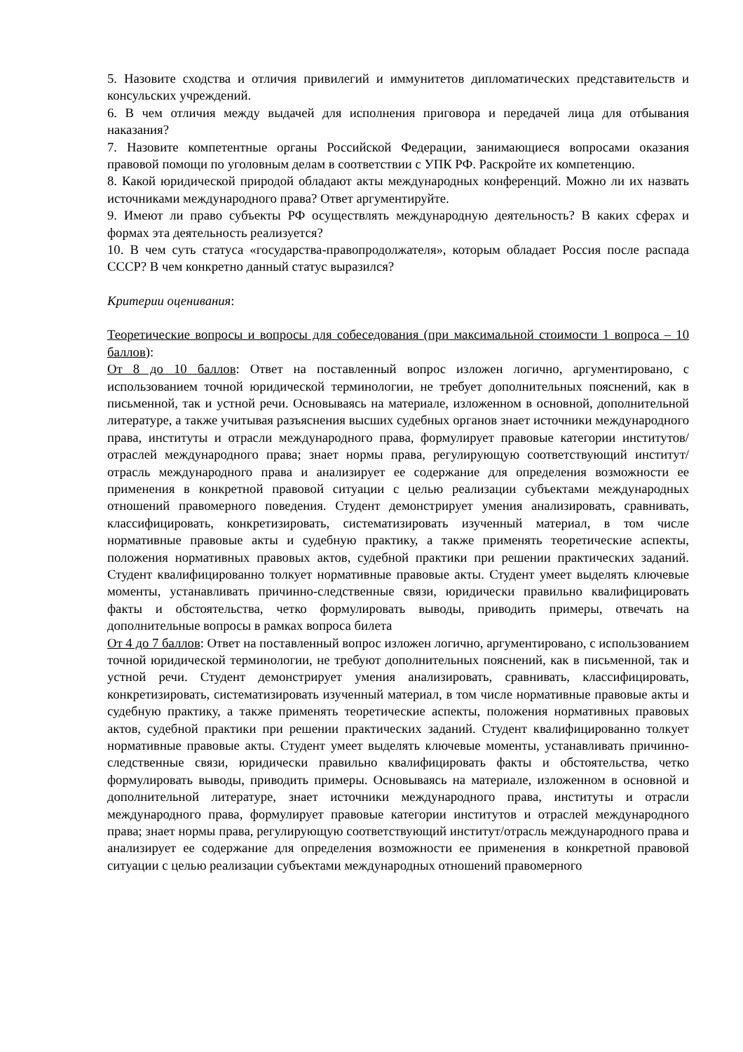5. Назовите сходства и отличия привилегий и иммунитетов дипломатических представительств и консульских учреждений.
6. В чем отличия между выдачей для исполнения приговора и передачей лица для отбывания наказания?
7. Назовите компетентные органы Российской Федерации, занимающиеся вопросами оказания правовой помощи по уголовным делам в соответствии с УПК РФ. Раскройте их компетенцию.
8. Какой юридической природой обладают акты международных конференций. Можно ли их назвать источниками международного права? Ответ аргументируйте.
9. Имеют ли право субъекты РФ осуществлять международную деятельность? В каких сферах и формах эта деятельность реализуется?
10. В чем суть статуса «государства-правопродолжателя», которым обладает Россия после распада СССР? В чем конкретно данный статус выразился?
Критерии оценивания:
Теоретические вопросы и вопросы для собеседования (при максимальной стоимости 1 вопроса – 10 баллов):
От 8 до 10 баллов: Ответ на поставленный вопрос изложен логично, аргументировано, с использованием точной юридической терминологии, не требует дополнительных пояснений, как в письменной, так и устной речи. Основываясь на материале, изложенном в основной, дополнительной литературе, а также учитывая разъяснения высших судебных органов знает источники международного права, институты и отрасли международного права, формулирует правовые категории институтов/отраслей международного права; знает нормы права, регулирующую соответствующий институт/отрасль международного права и анализирует ее содержание для определения возможности ее применения в конкретной правовой ситуации с целью реализации субъектами международных отношений правомерного поведения. Студент демонстрирует умения анализировать, сравнивать, классифицировать, конкретизировать, систематизировать изученный материал, в том числе нормативные правовые акты и судебную практику, а также применять теоретические аспекты, положения нормативных правовых актов, судебной практики при решении практических заданий. Студент квалифицированно толкует нормативные правовые акты. Студент умеет выделять ключевые моменты, устанавливать причинно-следственные связи, юридически правильно квалифицировать факты и обстоятельства, четко формулировать выводы, приводить примеры, отвечать на дополнительные вопросы в рамках вопроса билета
От 4 до 7 баллов: Ответ на поставленный вопрос изложен логично, аргументировано, с использованием точной юридической терминологии, не требуют дополнительных пояснений, как в письменной, так и устной речи. Студент демонстрирует умения анализировать, сравнивать, классифицировать, конкретизировать, систематизировать изученный материал, в том числе нормативные правовые акты и судебную практику, а также применять теоретические аспекты, положения нормативных правовых актов, судебной практики при решении практических заданий. Студент квалифицированно толкует нормативные правовые акты. Студент умеет выделять ключевые моменты, устанавливать причинно-следственные связи, юридически правильно квалифицировать факты и обстоятельства, четко формулировать выводы, приводить примеры. Основываясь на материале, изложенном в основной и дополнительной литературе, знает источники международного права, институты и отрасли международного права, формулирует правовые категории институтов и отраслей международного права; знает нормы права, регулирующую соответствующий институт/отрасль международного права и анализирует ее содержание для определения возможности ее применения в конкретной правовой ситуации с целью реализации субъектами международных отношений правомерного